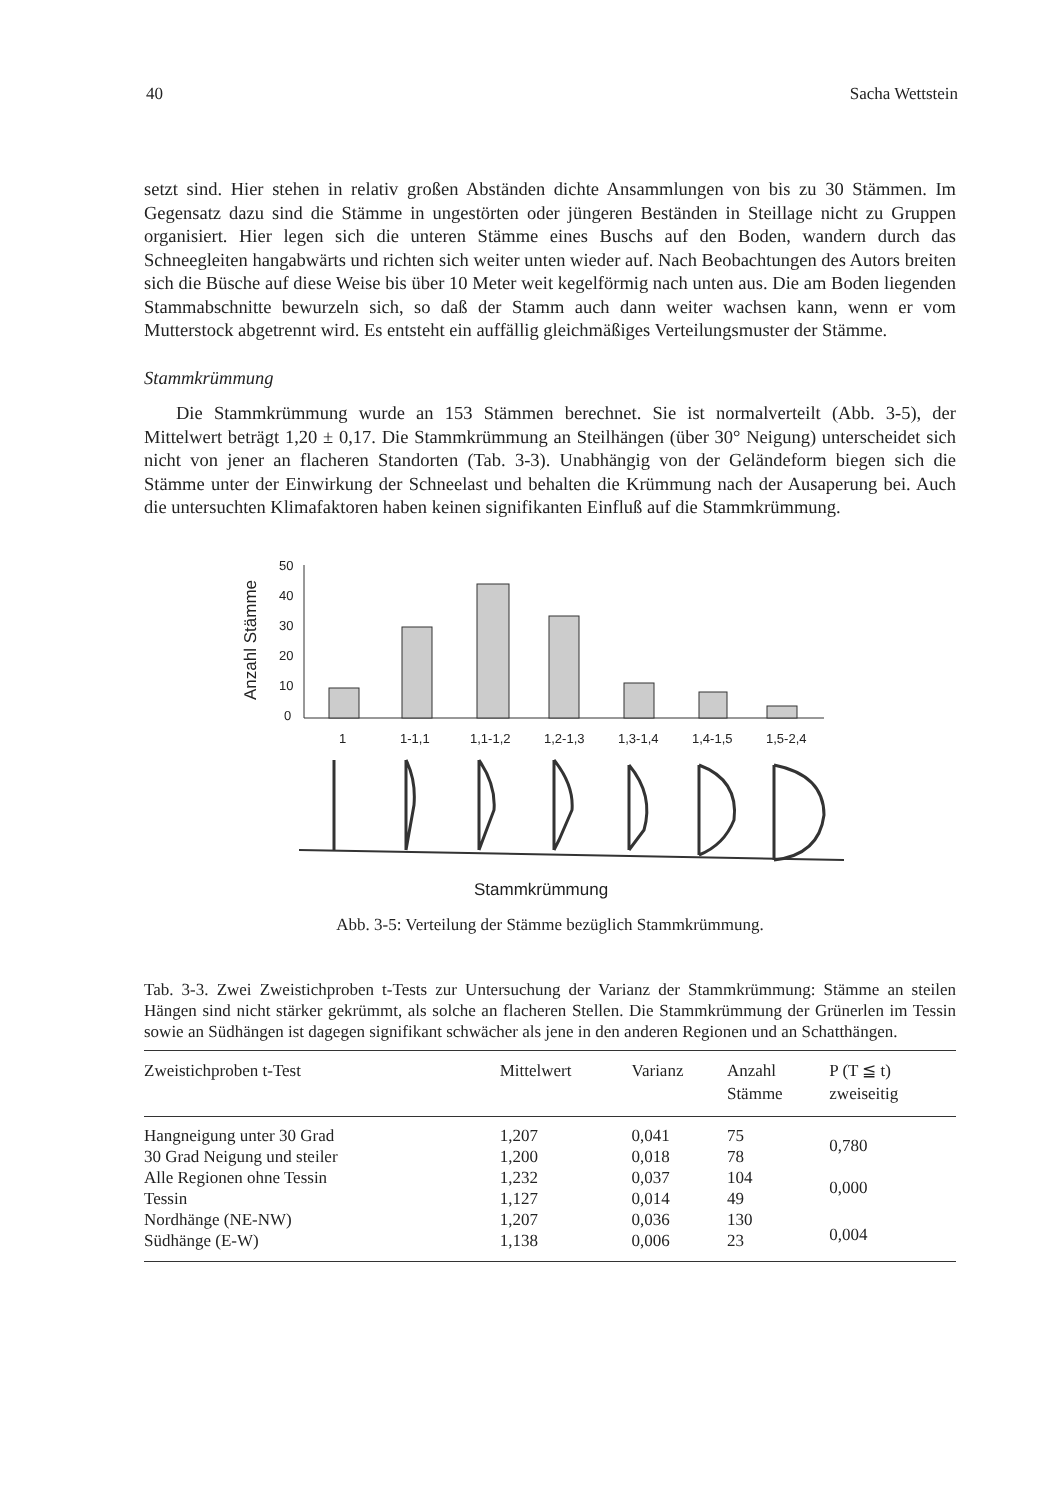40 Sacha Wettstein
setzt sind. Hier stehen in relativ großen Abständen dichte Ansammlungen von bis zu 30 Stämmen. Im Gegensatz dazu sind die Stämme in ungestörten oder jüngeren Beständen in Steillage nicht zu Gruppen organisiert. Hier legen sich die unteren Stämme eines Buschs auf den Boden, wandern durch das Schneegleiten hangabwärts und richten sich weiter unten wieder auf. Nach Beobachtungen des Autors breiten sich die Büsche auf diese Weise bis über 10 Meter weit kegelförmig nach unten aus. Die am Boden liegenden Stammabschnitte bewurzeln sich, so daß der Stamm auch dann weiter wachsen kann, wenn er vom Mutterstock abgetrennt wird. Es entsteht ein auffällig gleichmäßiges Verteilungsmuster der Stämme.
Stammkrümmung
Die Stammkrümmung wurde an 153 Stämmen berechnet. Sie ist normalverteilt (Abb. 3-5), der Mittelwert beträgt 1,20 ± 0,17. Die Stammkrümmung an Steilhängen (über 30° Neigung) unterscheidet sich nicht von jener an flacheren Standorten (Tab. 3-3). Unabhängig von der Geländeform biegen sich die Stämme unter der Einwirkung der Schneelast und behalten die Krümmung nach der Ausaperung bei. Auch die untersuchten Klimafaktoren haben keinen signifikanten Einfluß auf die Stammkrümmung.
Anzahl Stämme
50
40
30
20
10
0
1
1-1,1
1,1-1,2
1,2-1,3
1,3-1,4
1,4-1,5
1,5-2,4
Stammkrümmung
Abb. 3-5: Verteilung der Stämme bezüglich Stammkrümmung.
Tab. 3-3. Zwei Zweistichproben t-Tests zur Untersuchung der Varianz der Stammkrümmung: Stämme an steilen Hängen sind nicht stärker gekrümmt, als solche an flacheren Stellen. Die Stammkrümmung der Grünerlen im Tessin sowie an Südhängen ist dagegen signifikant schwächer als jene in den anderen Regionen und an Schatthängen.
| Zweistichproben t-Test | Mittelwert | Varianz | Anzahl Stämme | P (T ≦ t) zweiseitig |
| --- | --- | --- | --- | --- |
| Hangneigung unter 30 Grad | 1,207 | 0,041 | 75 | 0,780 |
| 30 Grad Neigung und steiler | 1,200 | 0,018 | 78 | |
| Alle Regionen ohne Tessin | 1,232 | 0,037 | 104 | 0,000 |
| Tessin | 1,127 | 0,014 | 49 | |
| Nordhänge (NE-NW) | 1,207 | 0,036 | 130 | 0,004 |
| Südhänge (E-W) | 1,138 | 0,006 | 23 | |